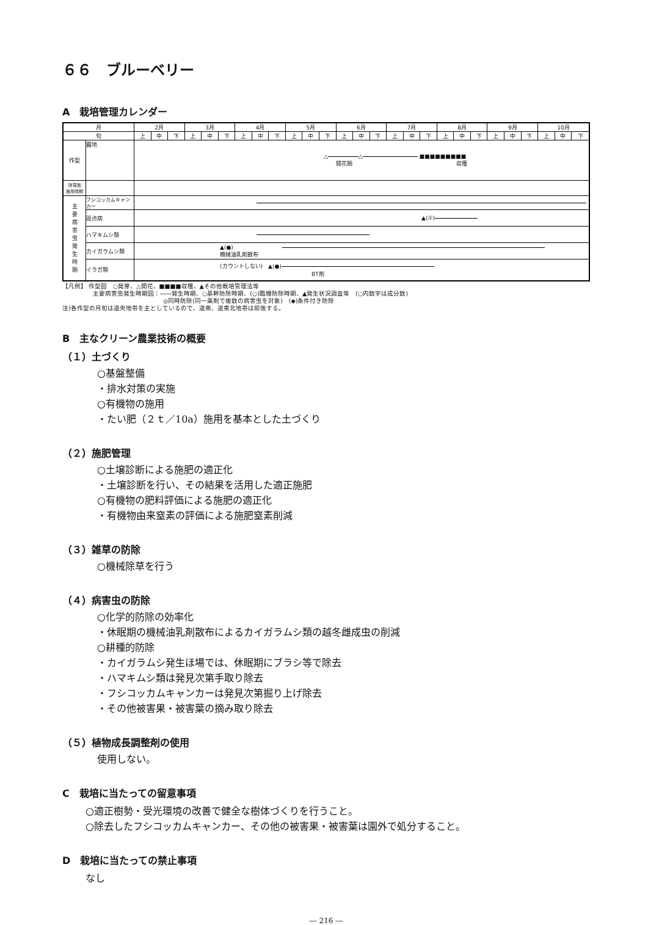６６　ブルーベリー
A　栽培管理カレンダー
| 月 | | 2月 | | | 3月 | | | 4月 | | | 5月 | | | 6月 | | | 7月 | | | 8月 | | | 9月 | | | 10月 | | |
| --- | --- | --- | --- | --- | --- | --- | --- | --- | --- | --- | --- | --- | --- | --- | --- | --- | --- | --- | --- | --- | --- | --- | --- | --- | --- | --- | --- | --- |
| 旬 | | 上 | 中 | 下 | 上 | 中 | 下 | 上 | 中 | 下 | 上 | 中 | 下 | 上 | 中 | 下 | 上 | 中 | 下 | 上 | 中 | 下 | 上 | 中 | 下 | 上 | 中 | 下 |
| 作型 | 露地 | △ △ ■■■■■■■■■ 開花期 収穫 | | | | | | | | | | | | | | | | | | | | | | | | | | |
| 除草剤 施用時期 | | | | | | | | | | | | | | | | | | | | | | | | | | | | |
| 主 要 病 害 虫 発 生 時 期 | フシコッカムキャンカー | | | | | | | | | | | | | | | | | | | | | | | | | | | |
| | 斑点病 | ▲(②) | | | | | | | | | | | | | | | | | | | | | | | | | | |
| | ハマキムシ類 | | | | | | | | | | | | | | | | | | | | | | | | | | | |
| | カイガラムシ類 | ▲(●) 機械油乳剤散布 | | | | | | | | | | | | | | | | | | | | | | | | | | |
| | イラガ類 | (カウントしない) ▲(●) BT剤 | | | | | | | | | | | | | | | | | | | | | | | | | | |
【凡例】 作型図　○発芽、△開花、■■■■収穫、▲その他栽培管理法等
主要病害虫発生時期図：――発生時期、○基幹防除時期、(○)臨機防除時期、▲発生状況調査等　(○内数字は成分数)
◎同時防除(同一薬剤で複数の病害虫を対象)　(◆)条件付き防除
注)各作型の月旬は道央地帯を主としているので、道南、道東北地帯は前後する。
B　主なクリーン農業技術の概要
（１）土づくり
○基盤整備
・排水対策の実施
○有機物の施用
・たい肥（２ｔ／10a）施用を基本とした土づくり
（２）施肥管理
○土壌診断による施肥の適正化
・土壌診断を行い、その結果を活用した適正施肥
○有機物の肥料評価による施肥の適正化
・有機物由来窒素の評価による施肥窒素削減
（３）雑草の防除
○機械除草を行う
（４）病害虫の防除
○化学的防除の効率化
・休眠期の機械油乳剤散布によるカイガラムシ類の越冬雌成虫の削減
○耕種的防除
・カイガラムシ発生ほ場では、休眠期にブラシ等で除去
・ハマキムシ類は発見次第手取り除去
・フシコッカムキャンカーは発見次第掘り上げ除去
・その他被害果・被害葉の摘み取り除去
（５）植物成長調整剤の使用
使用しない。
C　栽培に当たっての留意事項
○適正樹勢・受光環境の改善で健全な樹体づくりを行うこと。
○除去したフシコッカムキャンカー、その他の被害果・被害葉は園外で処分すること。
D　栽培に当たっての禁止事項
なし
― 216 ―